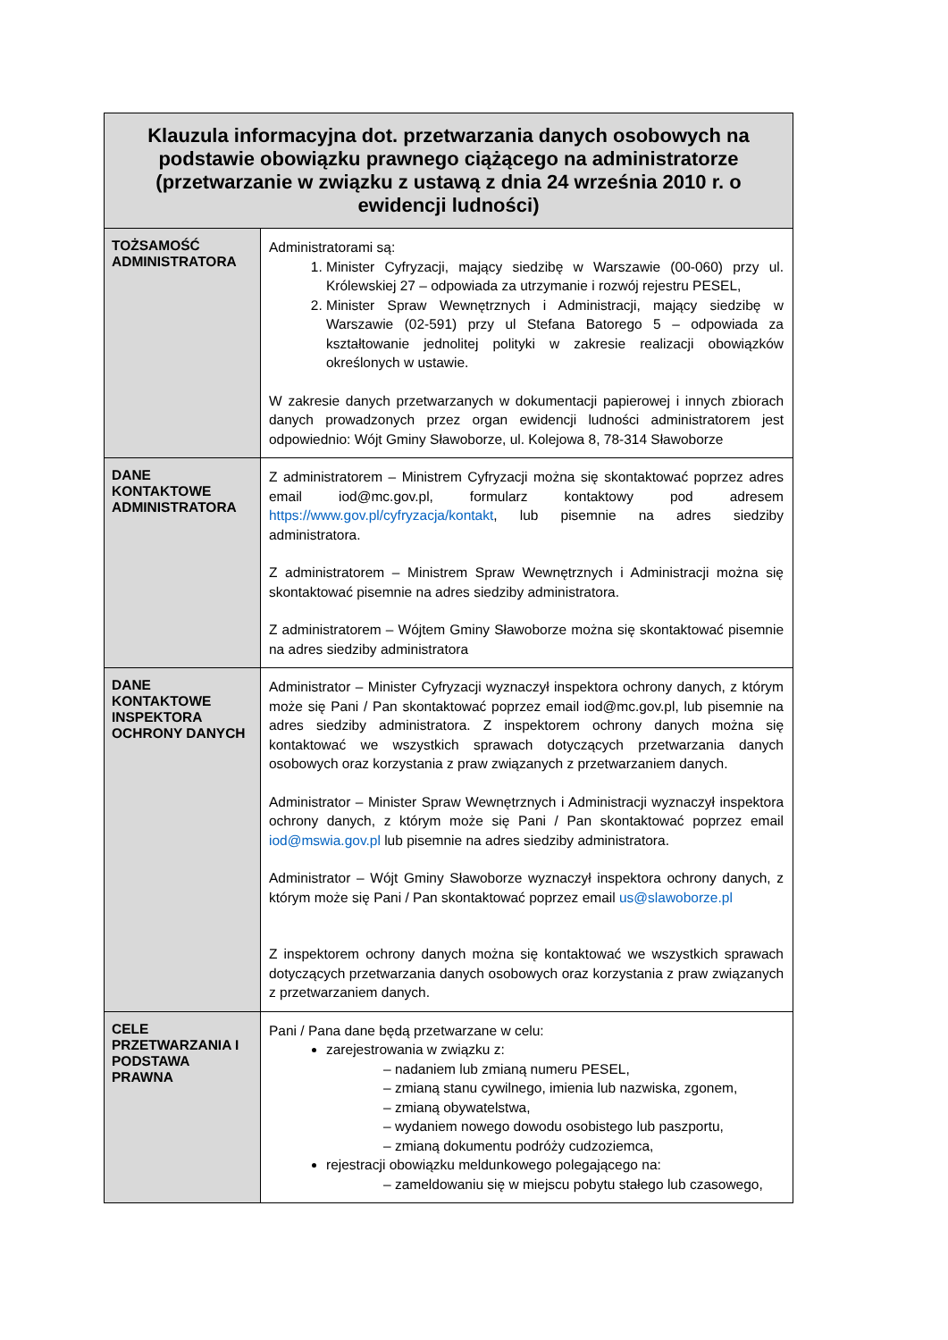| Klauzula informacyjna dot. przetwarzania danych osobowych na podstawie obowiązku prawnego ciążącego na administratorze (przetwarzanie w związku z ustawą z dnia 24 września 2010 r. o ewidencji ludności) | |
| --- | --- |
| TOŻSAMOŚĆ ADMINISTRATORA | Administratorami są: 1. Minister Cyfryzacji, mający siedzibę w Warszawie (00-060) przy ul. Królewskiej 27 – odpowiada za utrzymanie i rozwój rejestru PESEL, 2. Minister Spraw Wewnętrznych i Administracji, mający siedzibę w Warszawie (02-591) przy ul Stefana Batorego 5 – odpowiada za kształtowanie jednolitej polityki w zakresie realizacji obowiązków określonych w ustawie. W zakresie danych przetwarzanych w dokumentacji papierowej i innych zbiorach danych prowadzonych przez organ ewidencji ludności administratorem jest odpowiednio: Wójt Gminy Sławoborze, ul. Kolejowa 8, 78-314 Sławoborze |
| DANE KONTAKTOWE ADMINISTRATORA | Z administratorem – Ministrem Cyfryzacji można się skontaktować poprzez adres email iod@mc.gov.pl, formularz kontaktowy pod adresem https://www.gov.pl/cyfryzacja/kontakt , lub pisemnie na adres siedziby administratora. Z administratorem – Ministrem Spraw Wewnętrznych i Administracji można się skontaktować pisemnie na adres siedziby administratora. Z administratorem – Wójtem Gminy Sławoborze można się skontaktować pisemnie na adres siedziby administratora |
| DANE KONTAKTOWE INSPEKTORA OCHRONY DANYCH | Administrator – Minister Cyfryzacji wyznaczył inspektora ochrony danych, z którym może się Pani / Pan skontaktować poprzez email iod@mc.gov.pl, lub pisemnie na adres siedziby administratora. Z inspektorem ochrony danych można się kontaktować we wszystkich sprawach dotyczących przetwarzania danych osobowych oraz korzystania z praw związanych z przetwarzaniem danych. Administrator – Minister Spraw Wewnętrznych i Administracji wyznaczył inspektora ochrony danych, z którym może się Pani / Pan skontaktować poprzez email iod@mswia.gov.pl lub pisemnie na adres siedziby administratora. Administrator – Wójt Gminy Sławoborze wyznaczył inspektora ochrony danych, z którym może się Pani / Pan skontaktować poprzez email us@slawoborze.pl Z inspektorem ochrony danych można się kontaktować we wszystkich sprawach dotyczących przetwarzania danych osobowych oraz korzystania z praw związanych z przetwarzaniem danych. |
| CELE PRZETWARZANIA I PODSTAWA PRAWNA | Pani / Pana dane będą przetwarzane w celu: zarejestrowania w związku z: – nadaniem lub zmianą numeru PESEL, – zmianą stanu cywilnego, imienia lub nazwiska, zgonem, – zmianą obywatelstwa, – wydaniem nowego dowodu osobistego lub paszportu, – zmianą dokumentu podróży cudzoziemca, rejestracji obowiązku meldunkowego polegającego na: – zameldowaniu się w miejscu pobytu stałego lub czasowego, |